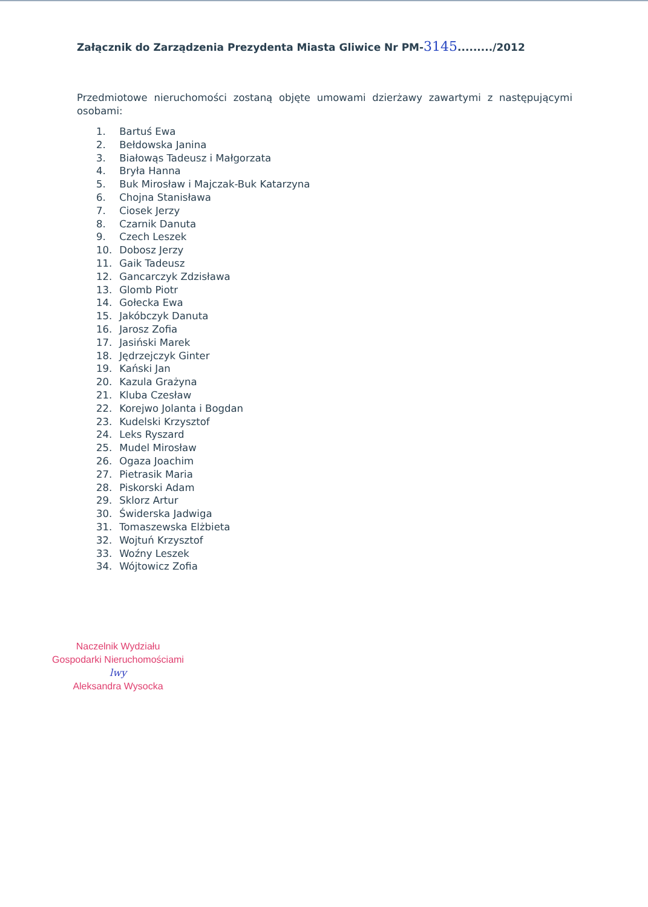Załącznik do Zarządzenia Prezydenta Miasta Gliwice Nr PM-3145........./2012
Przedmiotowe nieruchomości zostaną objęte umowami dzierżawy zawartymi z następującymi osobami:
1. Bartuś Ewa
2. Bełdowska Janina
3. Białowąs Tadeusz i Małgorzata
4. Bryła Hanna
5. Buk Mirosław i Majczak-Buk Katarzyna
6. Chojna Stanisława
7. Ciosek Jerzy
8. Czarnik Danuta
9. Czech Leszek
10. Dobosz Jerzy
11. Gaik Tadeusz
12. Gancarczyk Zdzisława
13. Glomb Piotr
14. Gołecka Ewa
15. Jakóbczyk Danuta
16. Jarosz Zofia
17. Jasiński Marek
18. Jędrzejczyk Ginter
19. Kański Jan
20. Kazula Grażyna
21. Kluba Czesław
22. Korejwo Jolanta i Bogdan
23. Kudelski Krzysztof
24. Leks Ryszard
25. Mudel Mirosław
26. Ogaza Joachim
27. Pietrasik Maria
28. Piskorski Adam
29. Sklorz Artur
30. Świderska Jadwiga
31. Tomaszewska Elżbieta
32. Wojtuń Krzysztof
33. Woźny Leszek
34. Wójtowicz Zofia
Naczelnik Wydziału
Gospodarki Nieruchomościami
lwy
Aleksandra Wysocka